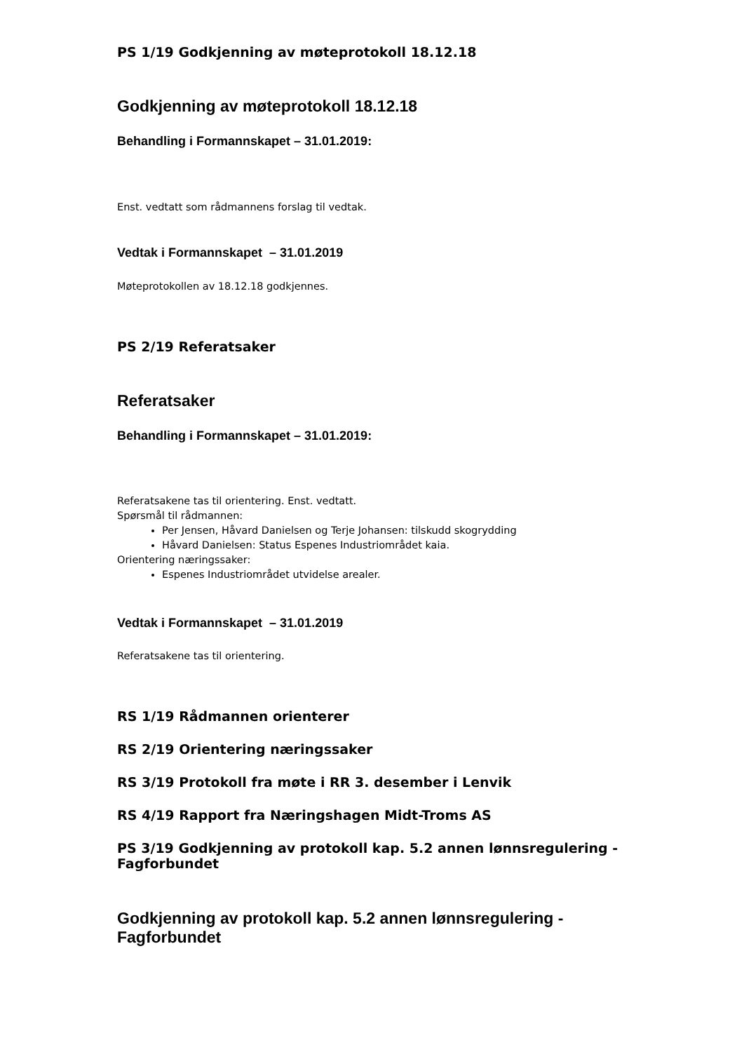PS 1/19 Godkjenning av møteprotokoll 18.12.18
Godkjenning av møteprotokoll 18.12.18
Behandling i Formannskapet – 31.01.2019:
Enst. vedtatt som rådmannens forslag til vedtak.
Vedtak i Formannskapet – 31.01.2019
Møteprotokollen av 18.12.18 godkjennes.
PS 2/19 Referatsaker
Referatsaker
Behandling i Formannskapet – 31.01.2019:
Referatsakene tas til orientering. Enst. vedtatt.
Spørsmål til rådmannen:
Per Jensen, Håvard Danielsen og Terje Johansen: tilskudd skogrydding
Håvard Danielsen: Status Espenes Industriområdet kaia.
Orientering næringssaker:
Espenes Industriområdet utvidelse arealer.
Vedtak i Formannskapet – 31.01.2019
Referatsakene tas til orientering.
RS 1/19 Rådmannen orienterer
RS 2/19 Orientering næringssaker
RS 3/19 Protokoll fra møte i RR 3. desember i Lenvik
RS 4/19 Rapport fra Næringshagen Midt-Troms AS
PS 3/19 Godkjenning av protokoll kap. 5.2 annen lønnsregulering - Fagforbundet
Godkjenning av protokoll kap. 5.2 annen lønnsregulering - Fagforbundet